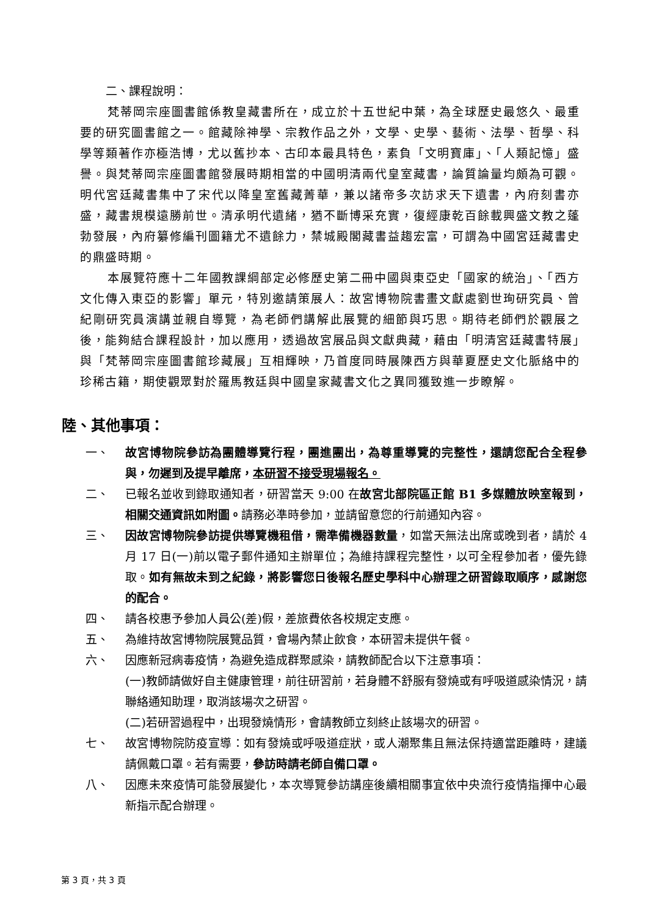二、課程說明：
梵蒂岡宗座圖書館係教皇藏書所在，成立於十五世紀中葉，為全球歷史最悠久、最重要的研究圖書館之一。館藏除神學、宗教作品之外，文學、史學、藝術、法學、哲學、科學等類著作亦極浩博，尤以舊抄本、古印本最具特色，素負「文明寶庫」、「人類記憶」盛譽。與梵蒂岡宗座圖書館發展時期相當的中國明清兩代皇室藏書，論質論量均頗為可觀。明代宮廷藏書集中了宋代以降皇室舊藏菁華，兼以諸帝多次訪求天下遺書，內府刻書亦盛，藏書規模遠勝前世。清承明代遺緒，猶不斷博采充實，復經康乾百餘載興盛文教之蓬勃發展，內府纂修編刊圖籍尤不遺餘力，禁城殿閣藏書益趨宏富，可謂為中國宮廷藏書史的鼎盛時期。
本展覽符應十二年國教課綱部定必修歷史第二冊中國與東亞史「國家的統治」、「西方文化傳入東亞的影響」單元，特別邀請策展人：故宮博物院書畫文獻處劉世珣研究員、曾紀剛研究員演講並親自導覽，為老師們講解此展覽的細節與巧思。期待老師們於觀展之後，能夠結合課程設計，加以應用，透過故宮展品與文獻典藏，藉由「明清宮廷藏書特展」與「梵蒂岡宗座圖書館珍藏展」互相輝映，乃首度同時展陳西方與華夏歷史文化脈絡中的珍稀古籍，期使觀眾對於羅馬教廷與中國皇家藏書文化之異同獲致進一步瞭解。
陸、其他事項：
一、 故宮博物院參訪為團體導覽行程，團進團出，為尊重導覽的完整性，還請您配合全程參與，勿遲到及提早離席，本研習不接受現場報名。
二、 已報名並收到錄取通知者，研習當天 9:00 在故宮北部院區正館 B1 多媒體放映室報到，相關交通資訊如附圖。請務必準時參加，並請留意您的行前通知內容。
三、 因故宮博物院參訪提供導覽機租借，需準備機器數量，如當天無法出席或晚到者，請於 4 月 17 日(一)前以電子郵件通知主辦單位；為維持課程完整性，以可全程參加者，優先錄取。如有無故未到之紀錄，將影響您日後報名歷史學科中心辦理之研習錄取順序，感謝您的配合。
四、 請各校惠予參加人員公(差)假，差旅費依各校規定支應。
五、 為維持故宮博物院展覽品質，會場內禁止飲食，本研習未提供午餐。
六、 因應新冠病毒疫情，為避免造成群聚感染，請教師配合以下注意事項：
(一)教師請做好自主健康管理，前往研習前，若身體不舒服有發燒或有呼吸道感染情況，請聯絡通知助理，取消該場次之研習。
(二)若研習過程中，出現發燒情形，會請教師立刻終止該場次的研習。
七、 故宮博物院防疫宣導：如有發燒或呼吸道症狀，或人潮聚集且無法保持適當距離時，建議請佩戴口罩。若有需要，參訪時請老師自備口罩。
八、 因應未來疫情可能發展變化，本次導覽參訪講座後續相關事宜依中央流行疫情指揮中心最新指示配合辦理。
第 3 頁，共 3 頁